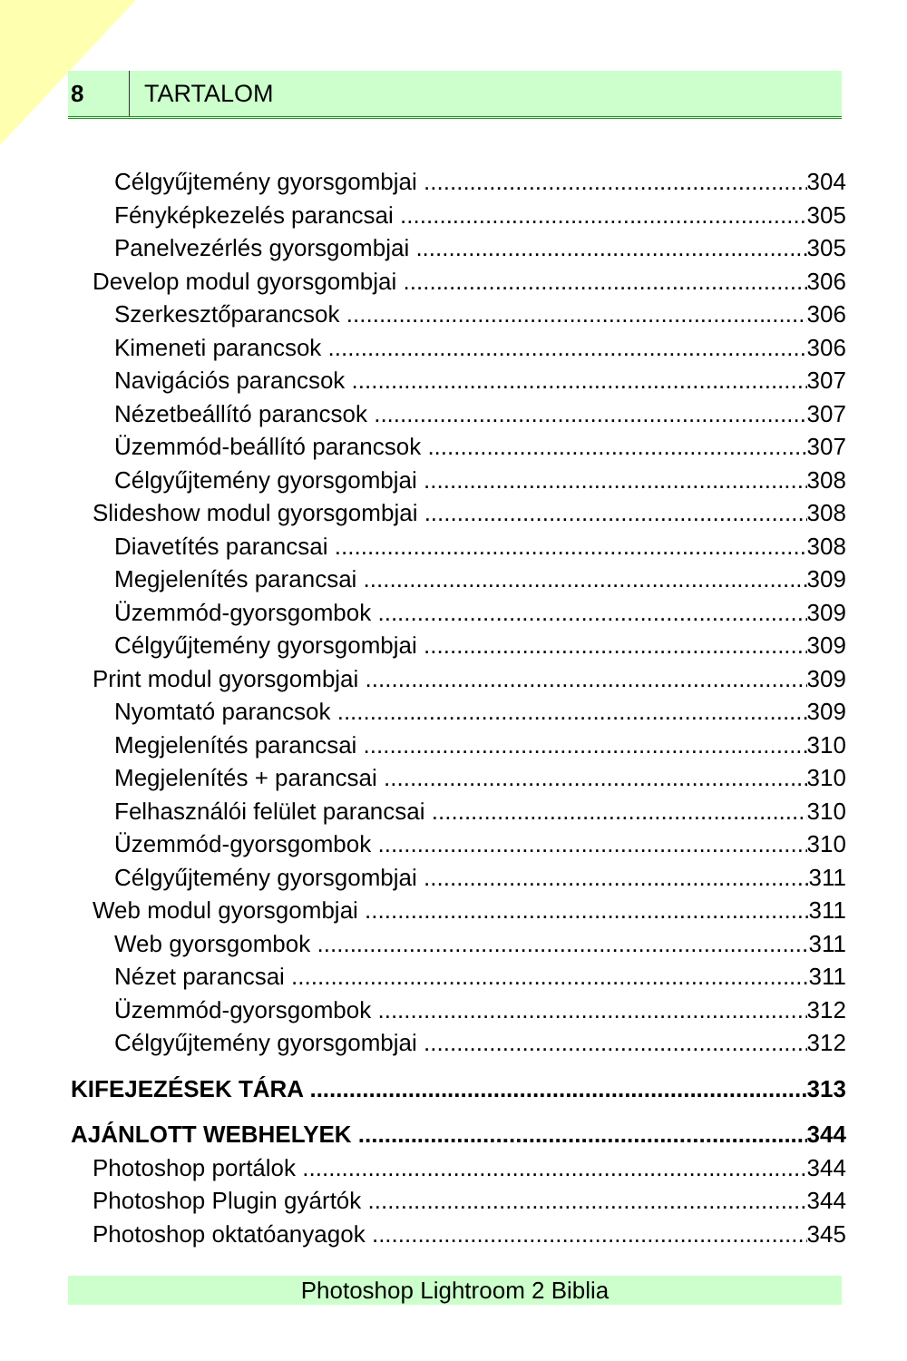8
TARTALOM
Célgyűjtemény gyorsgombjai 304
Fényképkezelés parancsai 305
Panelvezérlés gyorsgombjai 305
Develop modul gyorsgombjai 306
Szerkesztőparancsok 306
Kimeneti parancsok 306
Navigációs parancsok 307
Nézetbeállító parancsok 307
Üzemmód-beállító parancsok 307
Célgyűjtemény gyorsgombjai 308
Slideshow modul gyorsgombjai 308
Diavetítés parancsai 308
Megjelenítés parancsai 309
Üzemmód-gyorsgombok 309
Célgyűjtemény gyorsgombjai 309
Print modul gyorsgombjai 309
Nyomtató parancsok 309
Megjelenítés parancsai 310
Megjelenítés + parancsai 310
Felhasználói felület parancsai 310
Üzemmód-gyorsgombok 310
Célgyűjtemény gyorsgombjai 311
Web modul gyorsgombjai 311
Web gyorsgombok 311
Nézet parancsai 311
Üzemmód-gyorsgombok 312
Célgyűjtemény gyorsgombjai 312
KIFEJEZÉSEK TÁRA 313
AJÁNLOTT WEBHELYEK 344
Photoshop portálok 344
Photoshop Plugin gyártók 344
Photoshop oktatóanyagok 345
Photoshop Lightroom 2 Biblia